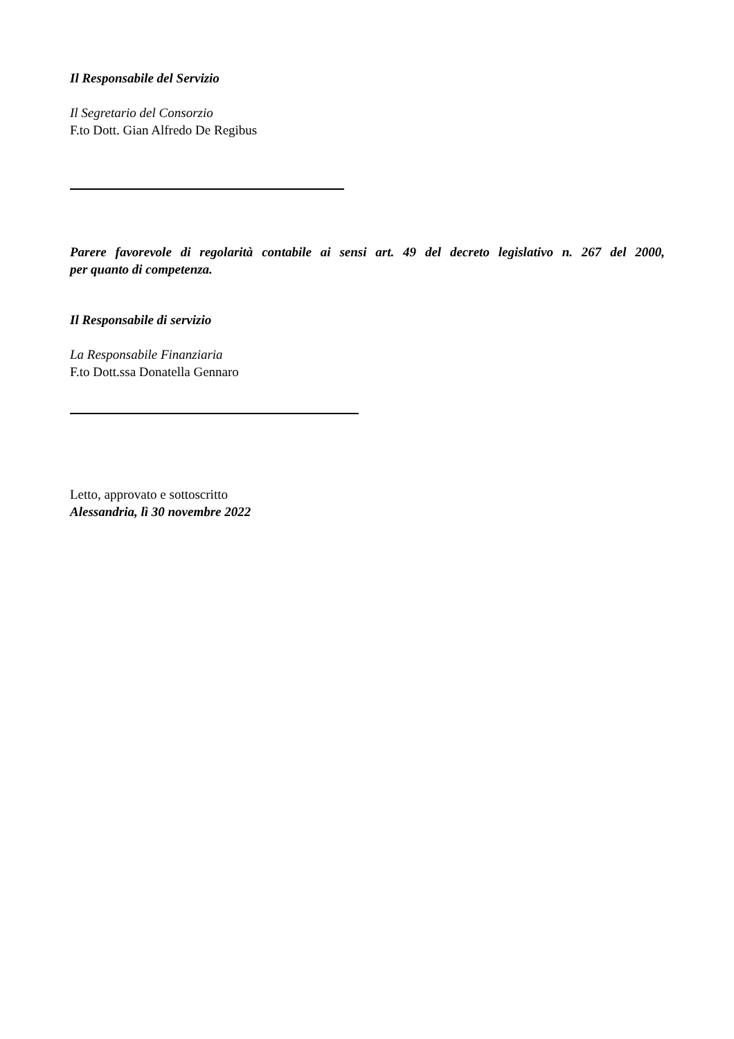Il Responsabile del Servizio
Il Segretario del Consorzio
F.to Dott. Gian Alfredo De Regibus
Parere favorevole di regolarità contabile ai sensi art. 49 del decreto legislativo n. 267 del 2000,
per quanto di competenza.
Il Responsabile di servizio
La Responsabile Finanziaria
F.to Dott.ssa Donatella Gennaro
Letto, approvato e sottoscritto
Alessandria, lì 30 novembre 2022